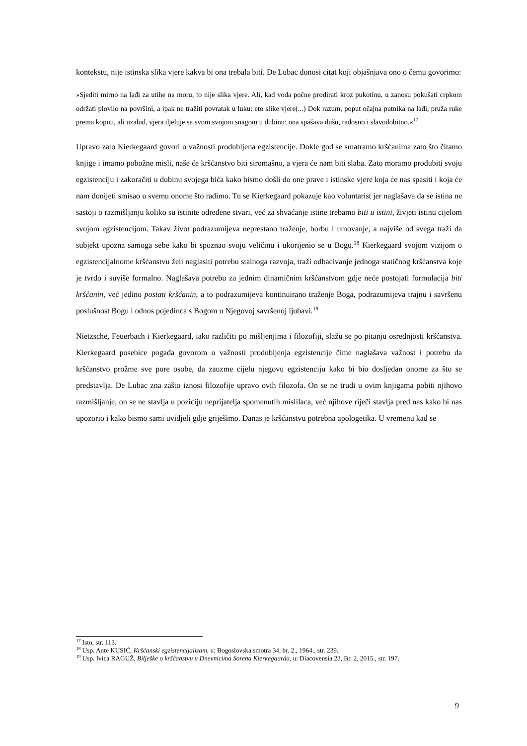kontekstu, nije istinska slika vjere kakva bi ona trebala biti. De Lubac donosi citat koji objašnjava ono o čemu govorimo:
»Sjediti mirno na lađi za utihe na moru, to nije slika vjere. Ali, kad voda počne prodirati kroz pukotinu, u zanosu pokušati crpkom održati plovilo na površini, a ipak ne tražiti povratak u luku: eto slike vjere(...) Dok razum, poput očajna putnika na lađi, pruža ruke prema kopnu, ali uzalud, vjera djeluje sa svom svojom snagom u dubinu: ona spašava dušu, radosno i slavodobitno.«<sup>17</sup>
Upravo zato Kierkegaard govori o važnosti produbljena egzistencije. Dokle god se smatramo kršćanima zato što čitamo knjige i imamo pobožne misli, naše će kršćanstvo biti siromašno, a vjera će nam biti slaba. Zato moramo produbiti svoju egzistenciju i zakoračiti u dubinu svojega bića kako bismo došli do one prave i istinske vjere koja će nas spasiti i koja će nam donijeti smisao u svemu onome što radimo. Tu se Kierkegaard pokazuje kao voluntarist jer naglašava da se istina ne sastoji o razmišljanju koliko su istinite određene stvari, već za shvaćanje istine trebamo biti u istini, živjeti istinu cijelom svojom egzistencijom. Takav život podrazumijeva neprestano traženje, borbu i umovanje, a najviše od svega traži da subjekt upozna samoga sebe kako bi spoznao svoju veličinu i ukorijenio se u Bogu.<sup>18</sup> Kierkegaard svojom vizijom o egzistencijalnome kršćanstvu želi naglasiti potrebu stalnoga razvoja, traži odbacivanje jednoga statičnog kršćanstva koje je tvrdo i suviše formalno. Naglašava potrebu za jednim dinamičnim kršćanstvom gdje neće postojati formulacija biti kršćanin, već jedino postati kršćanin, a to podrazumijeva kontinuirano traženje Boga, podrazumijeva trajnu i savršenu poslušnost Bogu i odnos pojedinca s Bogom u Njegovoj savršenoj ljubavi.<sup>19</sup>
Nietzsche, Feuerbach i Kierkegaard, iako različiti po mišljenjima i filozofiji, slažu se po pitanju osrednjosti kršćanstva. Kierkegaard posebice pogađa govorom o važnosti produbljenja egzistencije čime naglašava važnost i potrebu da kršćanstvo prožme sve pore osobe, da zauzme cijelu njegovu egzistenciju kako bi bio dosljedan onome za što se predstavlja. De Lubac zna zašto iznosi filozofije upravo ovih filozofa. On se ne trudi u ovim knjigama pobiti njihovo razmišljanje, on se ne stavlja u poziciju neprijatelja spomenutih mislilaca, već njihove riječi stavlja pred nas kako bi nas upozorio i kako bismo sami uvidjeli gdje griješimo. Danas je kršćanstvu potrebna apologetika. U vremenu kad se
<sup>17</sup> Isto, str. 113.
<sup>18</sup> Usp. Ante KUSIĆ, Kršćanski egzistencijalizam, u: Bogoslovska smotra 34, br. 2., 1964., str. 239.
<sup>19</sup> Usp. Ivica RAGUŽ, Bilješke o kršćanstvu u Dnevnicima Sorena Kierkegaarda, u: Diacovensia 23, Br. 2, 2015., str. 197.
9